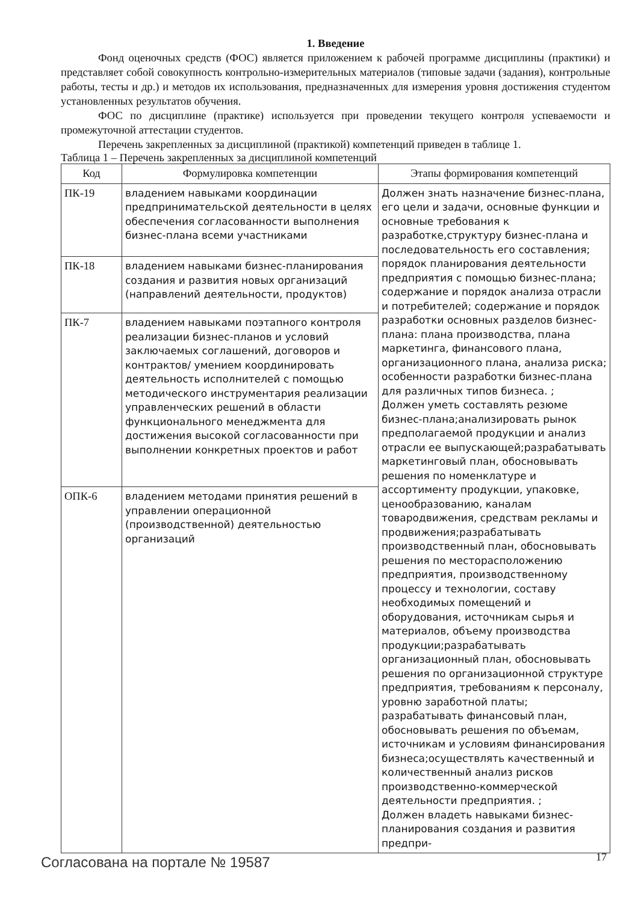1. Введение
Фонд оценочных средств (ФОС) является приложением к рабочей программе дисциплины (практики) и представляет собой совокупность контрольно-измерительных материалов (типовые задачи (задания), контрольные работы, тесты и др.) и методов их использования, предназначенных для измерения уровня достижения студентом установленных результатов обучения.
ФОС по дисциплине (практике) используется при проведении текущего контроля успеваемости и промежуточной аттестации студентов.
Перечень закрепленных за дисциплиной (практикой) компетенций приведен в таблице 1.
Таблица 1 – Перечень закрепленных за дисциплиной компетенций
| Код | Формулировка компетенции | Этапы формирования компетенций |
| --- | --- | --- |
| ПК-19 | владением навыками координации предпринимательской деятельности в целях обеспечения согласованности выполнения бизнес-плана всеми участниками | Должен знать назначение бизнес-плана, его цели и задачи, основные функции и основные требования к разработке,структуру бизнес-плана и последовательность его составления; порядок планирования деятельности предприятия с помощью бизнес-плана; содержание и порядок анализа отрасли и потребителей; содержание и порядок разработки основных разделов бизнес-плана: плана производства, плана маркетинга, финансового плана, организационного плана, анализа риска; особенности разработки бизнес-плана для различных типов бизнеса. ; Должен уметь составлять резюме бизнес-плана;анализировать рынок предполагаемой продукции и анализ отрасли ее выпускающей;разрабатывать маркетинговый план, обосновывать решения по номенклатуре и ассортименту продукции, упаковке, ценообразованию, каналам товародвижения, средствам рекламы и продвижения;разрабатывать производственный план, обосновывать решения по месторасположению предприятия, производственному процессу и технологии, составу необходимых помещений и оборудования, источникам сырья и материалов, объему производства продукции;разрабатывать организационный план, обосновывать решения по организационной структуре предприятия, требованиям к персоналу, уровню заработной платы; разрабатывать финансовый план, обосновывать решения по объемам, источникам и условиям финансирования бизнеса;осуществлять качественный и количественный анализ рисков производственно-коммерческой деятельности предприятия. ; Должен владеть навыками бизнес-планирования создания и развития предпри- |
| ПК-18 | владением навыками бизнес-планирования создания и развития новых организаций (направлений деятельности, продуктов) | |
| ПК-7 | владением навыками поэтапного контроля реализации бизнес-планов и условий заключаемых соглашений, договоров и контрактов/ умением координировать деятельность исполнителей с помощью методического инструментария реализации управленческих решений в области функционального менеджмента для достижения высокой согласованности при выполнении конкретных проектов и работ | |
| ОПК-6 | владением методами принятия решений в управлении операционной (производственной) деятельностью организаций | |
Согласована на портале № 19587 17